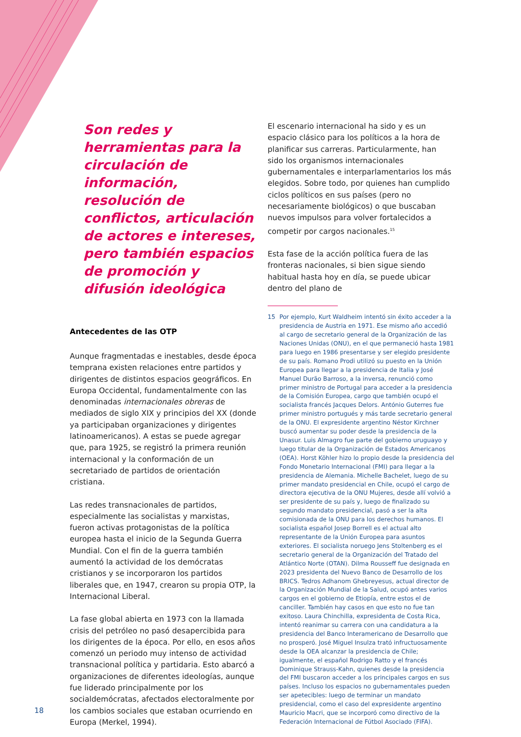Son redes y herramientas para la circulación de información, resolución de conflictos, articulación de actores e intereses, pero también espacios de promoción y difusión ideológica
Antecedentes de las OTP
Aunque fragmentadas e inestables, desde época temprana existen relaciones entre partidos y dirigentes de distintos espacios geográficos. En Europa Occidental, fundamentalmente con las denominadas internacionales obreras de mediados de siglo XIX y principios del XX (donde ya participaban organizaciones y dirigentes latinoamericanos). A estas se puede agregar que, para 1925, se registró la primera reunión internacional y la conformación de un secretariado de partidos de orientación cristiana.
Las redes transnacionales de partidos, especialmente las socialistas y marxistas, fueron activas protagonistas de la política europea hasta el inicio de la Segunda Guerra Mundial. Con el fin de la guerra también aumentó la actividad de los demócratas cristianos y se incorporaron los partidos liberales que, en 1947, crearon su propia OTP, la Internacional Liberal.
La fase global abierta en 1973 con la llamada crisis del petróleo no pasó desapercibida para los dirigentes de la época. Por ello, en esos años comenzó un periodo muy intenso de actividad transnacional política y partidaria. Esto abarcó a organizaciones de diferentes ideologías, aunque fue liderado principalmente por los socialdemócratas, afectados electoralmente por los cambios sociales que estaban ocurriendo en Europa (Merkel, 1994).
El escenario internacional ha sido y es un espacio clásico para los políticos a la hora de planificar sus carreras. Particularmente, han sido los organismos internacionales gubernamentales e interparlamentarios los más elegidos. Sobre todo, por quienes han cumplido ciclos políticos en sus países (pero no necesariamente biológicos) o que buscaban nuevos impulsos para volver fortalecidos a competir por cargos nacionales.<sup>15</sup>
Esta fase de la acción política fuera de las fronteras nacionales, si bien sigue siendo habitual hasta hoy en día, se puede ubicar dentro del plano de
15 Por ejemplo, Kurt Waldheim intentó sin éxito acceder a la presidencia de Austria en 1971. Ese mismo año accedió al cargo de secretario general de la Organización de las Naciones Unidas (ONU), en el que permaneció hasta 1981 para luego en 1986 presentarse y ser elegido presidente de su país. Romano Prodi utilizó su puesto en la Unión Europea para llegar a la presidencia de Italia y José Manuel Durão Barroso, a la inversa, renunció como primer ministro de Portugal para acceder a la presidencia de la Comisión Europea, cargo que también ocupó el socialista francés Jacques Delors. António Guterres fue primer ministro portugués y más tarde secretario general de la ONU. El expresidente argentino Néstor Kirchner buscó aumentar su poder desde la presidencia de la Unasur. Luis Almagro fue parte del gobierno uruguayo y luego titular de la Organización de Estados Americanos (OEA). Horst Köhler hizo lo propio desde la presidencia del Fondo Monetario Internacional (FMI) para llegar a la presidencia de Alemania. Michelle Bachelet, luego de su primer mandato presidencial en Chile, ocupó el cargo de directora ejecutiva de la ONU Mujeres, desde allí volvió a ser presidente de su país y, luego de finalizado su segundo mandato presidencial, pasó a ser la alta comisionada de la ONU para los derechos humanos. El socialista español Josep Borrell es el actual alto representante de la Unión Europea para asuntos exteriores. El socialista noruego Jens Stoltenberg es el secretario general de la Organización del Tratado del Atlántico Norte (OTAN). Dilma Rousseff fue designada en 2023 presidenta del Nuevo Banco de Desarrollo de los BRICS. Tedros Adhanom Ghebreyesus, actual director de la Organización Mundial de la Salud, ocupó antes varios cargos en el gobierno de Etiopía, entre estos el de canciller. También hay casos en que esto no fue tan exitoso. Laura Chinchilla, expresidenta de Costa Rica, intentó reanimar su carrera con una candidatura a la presidencia del Banco Interamericano de Desarrollo que no prosperó. José Miguel Insulza trató infructuosamente desde la OEA alcanzar la presidencia de Chile; igualmente, el español Rodrigo Ratto y el francés Dominique Strauss-Kahn, quienes desde la presidencia del FMI buscaron acceder a los principales cargos en sus países. Incluso los espacios no gubernamentales pueden ser apetecibles: luego de terminar un mandato presidencial, como el caso del expresidente argentino Mauricio Macri, que se incorporó como directivo de la Federación Internacional de Fútbol Asociado (FIFA).
18